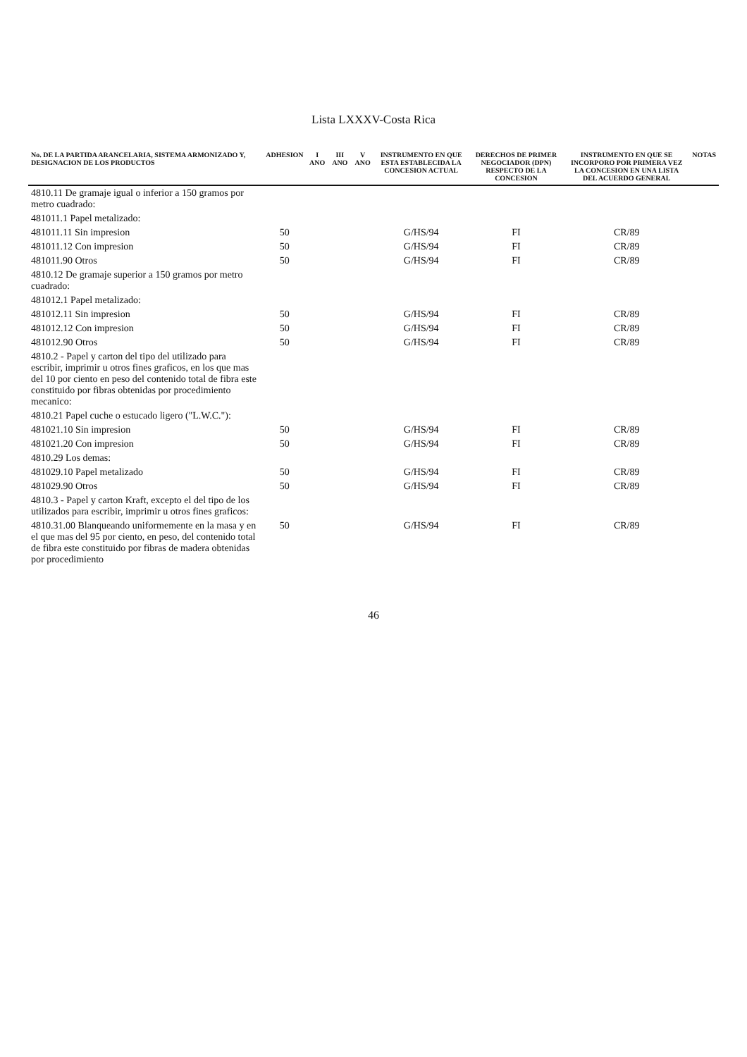Lista LXXXV-Costa Rica
| No. DE LA PARTIDA ARANCELARIA, SISTEMA ARMONIZADO Y, DESIGNACION DE LOS PRODUCTOS | ADHESION | I ANO | III ANO | V ANO | INSTRUMENTO EN QUE ESTA ESTABLECIDA LA CONCESION ACTUAL | DERECHOS DE PRIMER NEGOCIADOR (DPN) RESPECTO DE LA CONCESION | INSTRUMENTO EN QUE SE INCORPORO POR PRIMERA VEZ LA CONCESION EN UNA LISTA DEL ACUERDO GENERAL | NOTAS |
| --- | --- | --- | --- | --- | --- | --- | --- | --- |
| 4810.11 De gramaje igual o inferior a 150 gramos por metro cuadrado: | | | | | | | | |
| 481011.1 Papel metalizado: | | | | | | | | |
| 481011.11 Sin impresion | 50 | | | | G/HS/94 | FI | CR/89 | |
| 481011.12 Con impresion | 50 | | | | G/HS/94 | FI | CR/89 | |
| 481011.90 Otros | 50 | | | | G/HS/94 | FI | CR/89 | |
| 4810.12 De gramaje superior a 150 gramos por metro cuadrado: | | | | | | | | |
| 481012.1 Papel metalizado: | | | | | | | | |
| 481012.11 Sin impresion | 50 | | | | G/HS/94 | FI | CR/89 | |
| 481012.12 Con impresion | 50 | | | | G/HS/94 | FI | CR/89 | |
| 481012.90 Otros | 50 | | | | G/HS/94 | FI | CR/89 | |
| 4810.2 - Papel y carton del tipo del utilizado para escribir, imprimir u otros fines graficos, en los que mas del 10 por ciento en peso del contenido total de fibra este constituido por fibras obtenidas por procedimiento mecanico: | | | | | | | | |
| 4810.21 Papel cuche o estucado ligero ("L.W.C."): | | | | | | | | |
| 481021.10 Sin impresion | 50 | | | | G/HS/94 | FI | CR/89 | |
| 481021.20 Con impresion | 50 | | | | G/HS/94 | FI | CR/89 | |
| 4810.29 Los demas: | | | | | | | | |
| 481029.10 Papel metalizado | 50 | | | | G/HS/94 | FI | CR/89 | |
| 481029.90 Otros | 50 | | | | G/HS/94 | FI | CR/89 | |
| 4810.3 - Papel y carton Kraft, excepto el del tipo de los utilizados para escribir, imprimir u otros fines graficos: | | | | | | | | |
| 4810.31.00 Blanqueando uniformemente en la masa y en el que mas del 95 por ciento, en peso, del contenido total de fibra este constituido por fibras de madera obtenidas por procedimiento | 50 | | | | G/HS/94 | FI | CR/89 | |
46